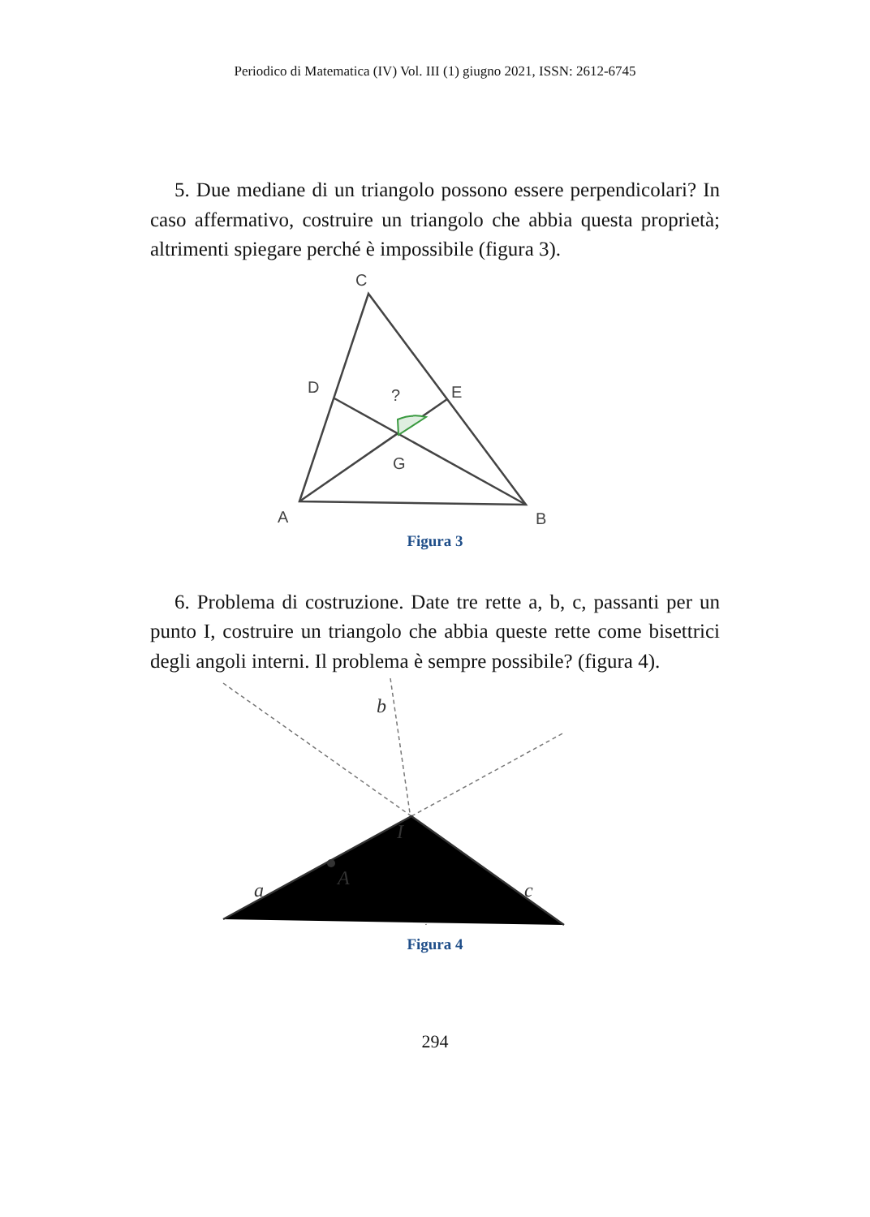Periodico di Matematica (IV) Vol. III (1) giugno 2021, ISSN: 2612-6745
5. Due mediane di un triangolo possono essere perpendicolari? In caso affermativo, costruire un triangolo che abbia questa proprietà; altrimenti spiegare perché è impossibile (figura 3).
C
D
E
?
G
A
B
Figura 3
6. Problema di costruzione. Date tre rette a, b, c, passanti per un punto I, costruire un triangolo che abbia queste rette come bisettrici degli angoli interni. Il problema è sempre possibile? (figura 4).
b
I
A
a
c
Figura 4
294